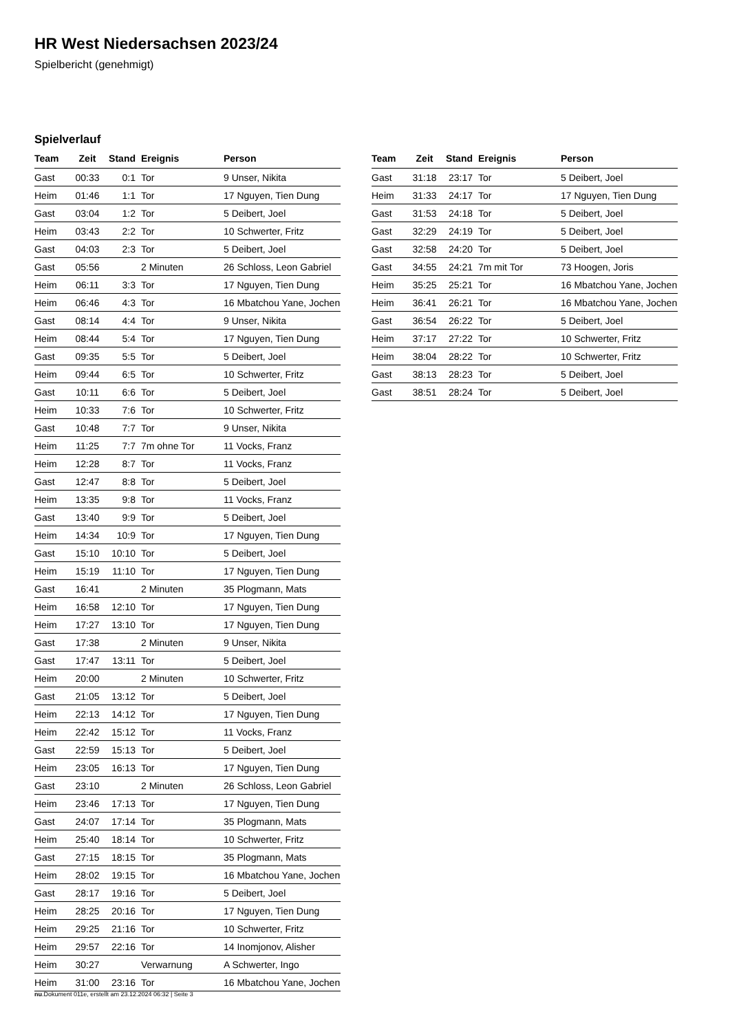HR West Niedersachsen 2023/24
Spielbericht (genehmigt)
Spielverlauf
| Team | Zeit | Stand | Ereignis | Person |
| --- | --- | --- | --- | --- |
| Gast | 00:33 | 0:1 | Tor | 9 Unser, Nikita |
| Heim | 01:46 | 1:1 | Tor | 17 Nguyen, Tien Dung |
| Gast | 03:04 | 1:2 | Tor | 5 Deibert, Joel |
| Heim | 03:43 | 2:2 | Tor | 10 Schwerter, Fritz |
| Gast | 04:03 | 2:3 | Tor | 5 Deibert, Joel |
| Gast | 05:56 | | 2 Minuten | 26 Schloss, Leon Gabriel |
| Heim | 06:11 | 3:3 | Tor | 17 Nguyen, Tien Dung |
| Heim | 06:46 | 4:3 | Tor | 16 Mbatchou Yane, Jochen |
| Gast | 08:14 | 4:4 | Tor | 9 Unser, Nikita |
| Heim | 08:44 | 5:4 | Tor | 17 Nguyen, Tien Dung |
| Gast | 09:35 | 5:5 | Tor | 5 Deibert, Joel |
| Heim | 09:44 | 6:5 | Tor | 10 Schwerter, Fritz |
| Gast | 10:11 | 6:6 | Tor | 5 Deibert, Joel |
| Heim | 10:33 | 7:6 | Tor | 10 Schwerter, Fritz |
| Gast | 10:48 | 7:7 | Tor | 9 Unser, Nikita |
| Heim | 11:25 | 7:7 | 7m ohne Tor | 11 Vocks, Franz |
| Heim | 12:28 | 8:7 | Tor | 11 Vocks, Franz |
| Gast | 12:47 | 8:8 | Tor | 5 Deibert, Joel |
| Heim | 13:35 | 9:8 | Tor | 11 Vocks, Franz |
| Gast | 13:40 | 9:9 | Tor | 5 Deibert, Joel |
| Heim | 14:34 | 10:9 | Tor | 17 Nguyen, Tien Dung |
| Gast | 15:10 | 10:10 | Tor | 5 Deibert, Joel |
| Heim | 15:19 | 11:10 | Tor | 17 Nguyen, Tien Dung |
| Gast | 16:41 | | 2 Minuten | 35 Plogmann, Mats |
| Heim | 16:58 | 12:10 | Tor | 17 Nguyen, Tien Dung |
| Heim | 17:27 | 13:10 | Tor | 17 Nguyen, Tien Dung |
| Gast | 17:38 | | 2 Minuten | 9 Unser, Nikita |
| Gast | 17:47 | 13:11 | Tor | 5 Deibert, Joel |
| Heim | 20:00 | | 2 Minuten | 10 Schwerter, Fritz |
| Gast | 21:05 | 13:12 | Tor | 5 Deibert, Joel |
| Heim | 22:13 | 14:12 | Tor | 17 Nguyen, Tien Dung |
| Heim | 22:42 | 15:12 | Tor | 11 Vocks, Franz |
| Gast | 22:59 | 15:13 | Tor | 5 Deibert, Joel |
| Heim | 23:05 | 16:13 | Tor | 17 Nguyen, Tien Dung |
| Gast | 23:10 | | 2 Minuten | 26 Schloss, Leon Gabriel |
| Heim | 23:46 | 17:13 | Tor | 17 Nguyen, Tien Dung |
| Gast | 24:07 | 17:14 | Tor | 35 Plogmann, Mats |
| Heim | 25:40 | 18:14 | Tor | 10 Schwerter, Fritz |
| Gast | 27:15 | 18:15 | Tor | 35 Plogmann, Mats |
| Heim | 28:02 | 19:15 | Tor | 16 Mbatchou Yane, Jochen |
| Gast | 28:17 | 19:16 | Tor | 5 Deibert, Joel |
| Heim | 28:25 | 20:16 | Tor | 17 Nguyen, Tien Dung |
| Heim | 29:25 | 21:16 | Tor | 10 Schwerter, Fritz |
| Heim | 29:57 | 22:16 | Tor | 14 Inomjonov, Alisher |
| Heim | 30:27 | | Verwarnung | A Schwerter, Ingo |
| Heim | 31:00 | 23:16 | Tor | 16 Mbatchou Yane, Jochen |
| Team | Zeit | Stand | Ereignis | Person |
| --- | --- | --- | --- | --- |
| Gast | 31:18 | 23:17 | Tor | 5 Deibert, Joel |
| Heim | 31:33 | 24:17 | Tor | 17 Nguyen, Tien Dung |
| Gast | 31:53 | 24:18 | Tor | 5 Deibert, Joel |
| Gast | 32:29 | 24:19 | Tor | 5 Deibert, Joel |
| Gast | 32:58 | 24:20 | Tor | 5 Deibert, Joel |
| Gast | 34:55 | 24:21 | 7m mit Tor | 73 Hoogen, Joris |
| Heim | 35:25 | 25:21 | Tor | 16 Mbatchou Yane, Jochen |
| Heim | 36:41 | 26:21 | Tor | 16 Mbatchou Yane, Jochen |
| Gast | 36:54 | 26:22 | Tor | 5 Deibert, Joel |
| Heim | 37:17 | 27:22 | Tor | 10 Schwerter, Fritz |
| Heim | 38:04 | 28:22 | Tor | 10 Schwerter, Fritz |
| Gast | 38:13 | 28:23 | Tor | 5 Deibert, Joel |
| Gast | 38:51 | 28:24 | Tor | 5 Deibert, Joel |
nu.Dokument 011e, erstellt am 23.12.2024 06:32 | Seite 3